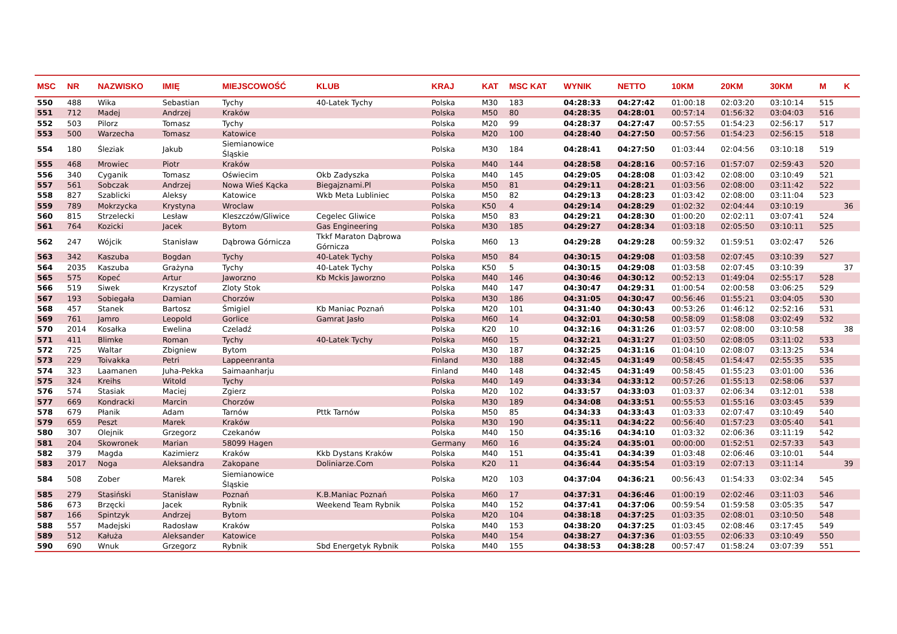| MSC | NR | NAZWISKO | IMIĘ | MIEJSCOWOŚĆ | KLUB | KRAJ | KAT | MSC KAT | WYNIK | NETTO | 10KM | 20KM | 30KM | M | K |
| --- | --- | --- | --- | --- | --- | --- | --- | --- | --- | --- | --- | --- | --- | --- | --- |
| 550 | 488 | Wika | Sebastian | Tychy | 40-Latek Tychy | Polska | M30 | 183 | 04:28:33 | 04:27:42 | 01:00:18 | 02:03:20 | 03:10:14 | 515 | |
| 551 | 712 | Madej | Andrzej | Kraków | | Polska | M50 | 80 | 04:28:35 | 04:28:01 | 00:57:14 | 01:56:32 | 03:04:03 | 516 | |
| 552 | 503 | Pilorz | Tomasz | Tychy | | Polska | M20 | 99 | 04:28:37 | 04:27:47 | 00:57:55 | 01:54:23 | 02:56:17 | 517 | |
| 553 | 500 | Warzecha | Tomasz | Katowice | | Polska | M20 | 100 | 04:28:40 | 04:27:50 | 00:57:56 | 01:54:23 | 02:56:15 | 518 | |
| 554 | 180 | Śleziak | Jakub | Siemianowice Śląskie | | Polska | M30 | 184 | 04:28:41 | 04:27:50 | 01:03:44 | 02:04:56 | 03:10:18 | 519 | |
| 555 | 468 | Mrowiec | Piotr | Kraków | | Polska | M40 | 144 | 04:28:58 | 04:28:16 | 00:57:16 | 01:57:07 | 02:59:43 | 520 | |
| 556 | 340 | Cyganik | Tomasz | Oświecim | Okb Zadyszka | Polska | M40 | 145 | 04:29:05 | 04:28:08 | 01:03:42 | 02:08:00 | 03:10:49 | 521 | |
| 557 | 561 | Sobczak | Andrzej | Nowa Wieś Kącka | Biegajznami.Pl | Polska | M50 | 81 | 04:29:11 | 04:28:21 | 01:03:56 | 02:08:00 | 03:11:42 | 522 | |
| 558 | 827 | Szablicki | Aleksy | Katowice | Wkb Meta Lubliniec | Polska | M50 | 82 | 04:29:13 | 04:28:23 | 01:03:42 | 02:08:00 | 03:11:04 | 523 | |
| 559 | 789 | Mokrzycka | Krystyna | Wroclaw | | Polska | K50 | 4 | 04:29:14 | 04:28:29 | 01:02:32 | 02:04:44 | 03:10:19 | | 36 |
| 560 | 815 | Strzelecki | Lesław | Kleszczów/Gliwice | Cegelec Gliwice | Polska | M50 | 83 | 04:29:21 | 04:28:30 | 01:00:20 | 02:02:11 | 03:07:41 | 524 | |
| 561 | 764 | Kozicki | Jacek | Bytom | Gas Engineering | Polska | M30 | 185 | 04:29:27 | 04:28:34 | 01:03:18 | 02:05:50 | 03:10:11 | 525 | |
| 562 | 247 | Wójcik | Stanisław | Dąbrowa Górnicza | Tkkf Maraton Dąbrowa Górnicza | Polska | M60 | 13 | 04:29:28 | 04:29:28 | 00:59:32 | 01:59:51 | 03:02:47 | 526 | |
| 563 | 342 | Kaszuba | Bogdan | Tychy | 40-Latek Tychy | Polska | M50 | 84 | 04:30:15 | 04:29:08 | 01:03:58 | 02:07:45 | 03:10:39 | 527 | |
| 564 | 2035 | Kaszuba | Grażyna | Tychy | 40-Latek Tychy | Polska | K50 | 5 | 04:30:15 | 04:29:08 | 01:03:58 | 02:07:45 | 03:10:39 | | 37 |
| 565 | 575 | Kopeć | Artur | Jaworzno | Kb Mckis Jaworzno | Polska | M40 | 146 | 04:30:46 | 04:30:12 | 00:52:13 | 01:49:04 | 02:55:17 | 528 | |
| 566 | 519 | Siwek | Krzysztof | Zloty Stok | | Polska | M40 | 147 | 04:30:47 | 04:29:31 | 01:00:54 | 02:00:58 | 03:06:25 | 529 | |
| 567 | 193 | Sobiegała | Damian | Chorzów | | Polska | M30 | 186 | 04:31:05 | 04:30:47 | 00:56:46 | 01:55:21 | 03:04:05 | 530 | |
| 568 | 457 | Stanek | Bartosz | Śmigiel | Kb Maniac Poznań | Polska | M20 | 101 | 04:31:40 | 04:30:43 | 00:53:26 | 01:46:12 | 02:52:16 | 531 | |
| 569 | 761 | Jamro | Leopold | Gorlice | Gamrat Jasło | Polska | M60 | 14 | 04:32:01 | 04:30:58 | 00:58:09 | 01:58:08 | 03:02:49 | 532 | |
| 570 | 2014 | Kosałka | Ewelina | Czeladź | | Polska | K20 | 10 | 04:32:16 | 04:31:26 | 01:03:57 | 02:08:00 | 03:10:58 | | 38 |
| 571 | 411 | Blimke | Roman | Tychy | 40-Latek Tychy | Polska | M60 | 15 | 04:32:21 | 04:31:27 | 01:03:50 | 02:08:05 | 03:11:02 | 533 | |
| 572 | 725 | Waltar | Zbigniew | Bytom | | Polska | M30 | 187 | 04:32:25 | 04:31:16 | 01:04:10 | 02:08:07 | 03:13:25 | 534 | |
| 573 | 229 | Toivakka | Petri | Lappeenranta | | Finland | M30 | 188 | 04:32:45 | 04:31:49 | 00:58:45 | 01:54:47 | 02:55:35 | 535 | |
| 574 | 323 | Laamanen | Juha-Pekka | Saimaanharju | | Finland | M40 | 148 | 04:32:45 | 04:31:49 | 00:58:45 | 01:55:23 | 03:01:00 | 536 | |
| 575 | 324 | Kreihs | Witold | Tychy | | Polska | M40 | 149 | 04:33:34 | 04:33:12 | 00:57:26 | 01:55:13 | 02:58:06 | 537 | |
| 576 | 574 | Stasiak | Maciej | Zgierz | | Polska | M20 | 102 | 04:33:57 | 04:33:03 | 01:03:37 | 02:06:34 | 03:12:01 | 538 | |
| 577 | 669 | Kondracki | Marcin | Chorzów | | Polska | M30 | 189 | 04:34:08 | 04:33:51 | 00:55:53 | 01:55:16 | 03:03:45 | 539 | |
| 578 | 679 | Płanik | Adam | Tarnów | Pttk Tarnów | Polska | M50 | 85 | 04:34:33 | 04:33:43 | 01:03:33 | 02:07:47 | 03:10:49 | 540 | |
| 579 | 659 | Peszt | Marek | Kraków | | Polska | M30 | 190 | 04:35:11 | 04:34:22 | 00:56:40 | 01:57:23 | 03:05:40 | 541 | |
| 580 | 307 | Olejnik | Grzegorz | Czekanów | | Polska | M40 | 150 | 04:35:16 | 04:34:10 | 01:03:32 | 02:06:36 | 03:11:19 | 542 | |
| 581 | 204 | Skowronek | Marian | 58099 Hagen | | Germany | M60 | 16 | 04:35:24 | 04:35:01 | 00:00:00 | 01:52:51 | 02:57:33 | 543 | |
| 582 | 379 | Magda | Kazimierz | Kraków | Kkb Dystans Kraków | Polska | M40 | 151 | 04:35:41 | 04:34:39 | 01:03:48 | 02:06:46 | 03:10:01 | 544 | |
| 583 | 2017 | Noga | Aleksandra | Zakopane | Doliniarze.Com | Polska | K20 | 11 | 04:36:44 | 04:35:54 | 01:03:19 | 02:07:13 | 03:11:14 | | 39 |
| 584 | 508 | Zober | Marek | Siemianowice Śląskie | | Polska | M20 | 103 | 04:37:04 | 04:36:21 | 00:56:43 | 01:54:33 | 03:02:34 | 545 | |
| 585 | 279 | Stasiński | Stanisław | Poznań | K.B.Maniac Poznań | Polska | M60 | 17 | 04:37:31 | 04:36:46 | 01:00:19 | 02:02:46 | 03:11:03 | 546 | |
| 586 | 673 | Brzęcki | Jacek | Rybnik | Weekend Team Rybnik | Polska | M40 | 152 | 04:37:41 | 04:37:06 | 00:59:54 | 01:59:58 | 03:05:35 | 547 | |
| 587 | 166 | Spintzyk | Andrzej | Bytom | | Polska | M20 | 104 | 04:38:18 | 04:37:25 | 01:03:35 | 02:08:01 | 03:10:50 | 548 | |
| 588 | 557 | Madejski | Radosław | Kraków | | Polska | M40 | 153 | 04:38:20 | 04:37:25 | 01:03:45 | 02:08:46 | 03:17:45 | 549 | |
| 589 | 512 | Kałuża | Aleksander | Katowice | | Polska | M40 | 154 | 04:38:27 | 04:37:36 | 01:03:55 | 02:06:33 | 03:10:49 | 550 | |
| 590 | 690 | Wnuk | Grzegorz | Rybnik | Sbd Energetyk Rybnik | Polska | M40 | 155 | 04:38:53 | 04:38:28 | 00:57:47 | 01:58:24 | 03:07:39 | 551 | |